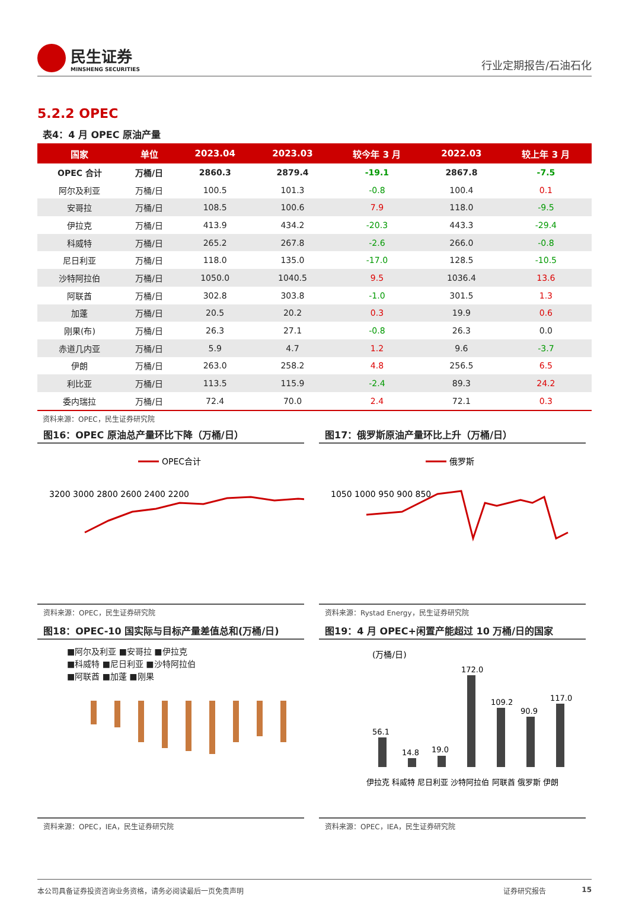民生证券
MINSHENG SECURITIES
行业定期报告/石油石化
5.2.2 OPEC
表4：4 月 OPEC 原油产量
| 国家 | 单位 | 2023.04 | 2023.03 | 较今年 3 月 | 2022.03 | 较上年 3 月 |
| --- | --- | --- | --- | --- | --- | --- |
| OPEC 合计 | 万桶/日 | 2860.3 | 2879.4 | -19.1 | 2867.8 | -7.5 |
| 阿尔及利亚 | 万桶/日 | 100.5 | 101.3 | -0.8 | 100.4 | 0.1 |
| 安哥拉 | 万桶/日 | 108.5 | 100.6 | 7.9 | 118.0 | -9.5 |
| 伊拉克 | 万桶/日 | 413.9 | 434.2 | -20.3 | 443.3 | -29.4 |
| 科威特 | 万桶/日 | 265.2 | 267.8 | -2.6 | 266.0 | -0.8 |
| 尼日利亚 | 万桶/日 | 118.0 | 135.0 | -17.0 | 128.5 | -10.5 |
| 沙特阿拉伯 | 万桶/日 | 1050.0 | 1040.5 | 9.5 | 1036.4 | 13.6 |
| 阿联酋 | 万桶/日 | 302.8 | 303.8 | -1.0 | 301.5 | 1.3 |
| 加蓬 | 万桶/日 | 20.5 | 20.2 | 0.3 | 19.9 | 0.6 |
| 刚果(布) | 万桶/日 | 26.3 | 27.1 | -0.8 | 26.3 | 0.0 |
| 赤道几内亚 | 万桶/日 | 5.9 | 4.7 | 1.2 | 9.6 | -3.7 |
| 伊朗 | 万桶/日 | 263.0 | 258.2 | 4.8 | 256.5 | 6.5 |
| 利比亚 | 万桶/日 | 113.5 | 115.9 | -2.4 | 89.3 | 24.2 |
| 委内瑞拉 | 万桶/日 | 72.4 | 70.0 | 2.4 | 72.1 | 0.3 |
资料来源：OPEC，民生证券研究院
图16：OPEC 原油总产量环比下降（万桶/日）
OPEC合计
3200 3000 2800 2600 2400 2200
资料来源：OPEC，民生证券研究院
图17：俄罗斯原油产量环比上升（万桶/日）
俄罗斯
1050 1000 950 900 850
资料来源：Rystad Energy，民生证券研究院
图18：OPEC-10 国实际与目标产量差值总和(万桶/日)
■阿尔及利亚 ■安哥拉 ■伊拉克
■科威特 ■尼日利亚 ■沙特阿拉伯
■阿联酋 ■加蓬 ■刚果
资料来源：OPEC，IEA，民生证券研究院
图19：4 月 OPEC+闲置产能超过 10 万桶/日的国家
(万桶/日)
56.1
14.8
19.0
172.0
109.2
90.9
117.0
伊拉克 科威特 尼日利亚 沙特阿拉伯 阿联酋 俄罗斯 伊朗
资料来源：OPEC，IEA，民生证券研究院
本公司具备证券投资咨询业务资格，请务必阅读最后一页免责声明 证券研究报告 15